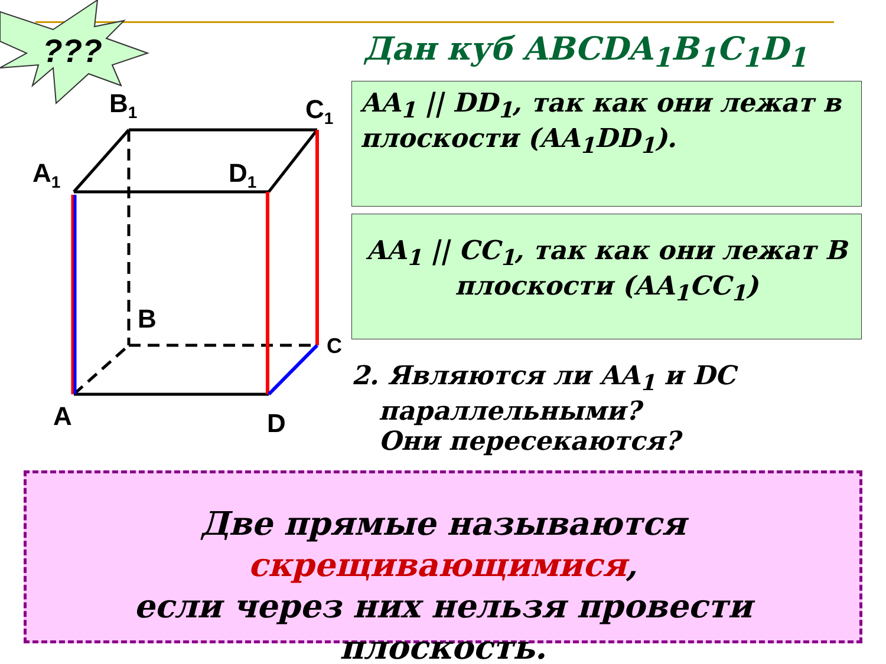???
B<sub>1</sub> C<sub>1</sub>
A<sub>1</sub> D<sub>1</sub>
B
C
A D
Дан куб ABCDA<sub>1</sub>B<sub>1</sub>C<sub>1</sub>D<sub>1</sub>
AA<sub>1</sub> || DD<sub>1</sub>, так как они лежат в плоскости (AA<sub>1</sub>DD<sub>1</sub>).
AA<sub>1</sub> || CC<sub>1</sub>, так как они лежат В плоскости (AA<sub>1</sub>CC<sub>1</sub>)
2. Являются ли AA<sub>1</sub> и DC
параллельными?
Они пересекаются?
Две прямые называются
скрещивающимися,
если через них нельзя провести плоскость.